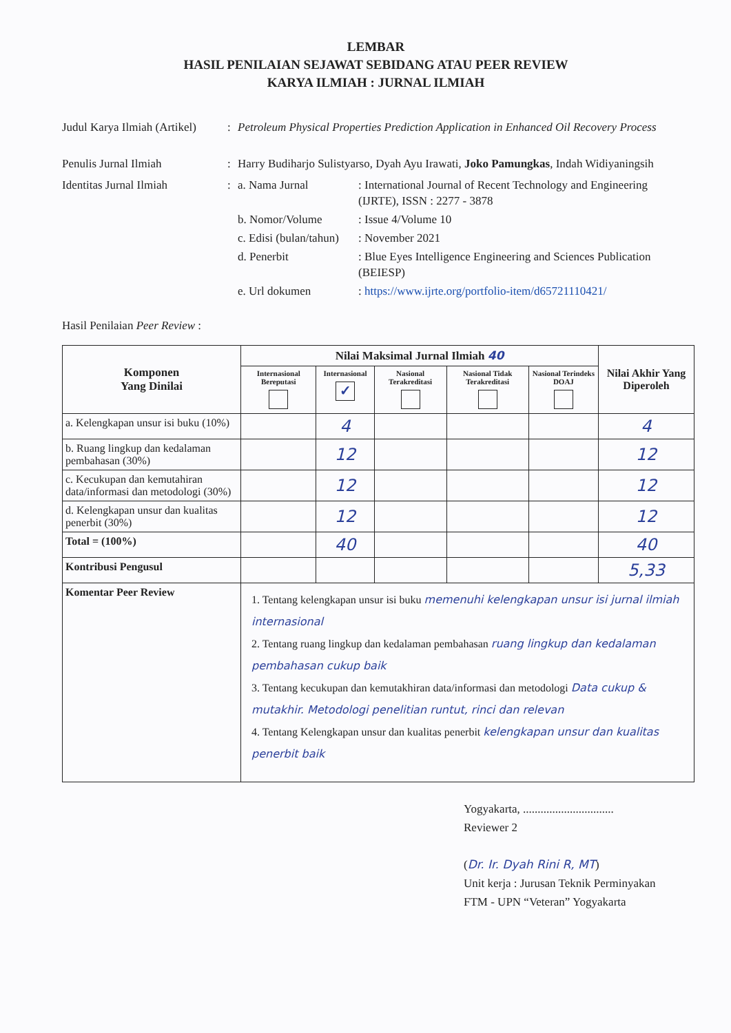LEMBAR
HASIL PENILAIAN SEJAWAT SEBIDANG ATAU PEER REVIEW
KARYA ILMIAH : JURNAL ILMIAH
Judul Karya Ilmiah (Artikel)
: Petroleum Physical Properties Prediction Application in Enhanced Oil Recovery Process
Penulis Jurnal Ilmiah : Harry Budiharjo Sulistyarso, Dyah Ayu Irawati, Joko Pamungkas, Indah Widiyaningsih
Identitas Jurnal Ilmiah :
a. Nama Jurnal : International Journal of Recent Technology and Engineering (IJRTE), ISSN : 2277 - 3878
b. Nomor/Volume : Issue 4/Volume 10
c. Edisi (bulan/tahun)
: November 2021
d. Penerbit : Blue Eyes Intelligence Engineering and Sciences Publication (BEIESP)
e. Url dokumen : https://www.ijrte.org/portfolio-item/d65721110421/
Hasil Penilaian Peer Review :
| Komponen Yang Dinilai | Nilai Maksimal Jurnal Ilmiah 40 | | | | | Nilai Akhir Yang Diperoleh |
| --- | --- | --- | --- | --- | --- | --- |
| | Internasional Bereputasi | Internasional ✓ | Nasional Terakreditasi | Nasional Tidak Terakreditasi | Nasional Terindeks DOAJ | |
| a. Kelengkapan unsur isi buku (10%) | | 4 | | | | 4 |
| b. Ruang lingkup dan kedalaman pembahasan (30%) | | 12 | | | | 12 |
| c. Kecukupan dan kemutahiran data/informasi dan metodologi (30%) | | 12 | | | | 12 |
| d. Kelengkapan unsur dan kualitas penerbit (30%) | | 12 | | | | 12 |
| Total = (100%) | | 40 | | | | 40 |
| Kontribusi Pengusul | | | | | | 5,33 |
| Komentar Peer Review | 1. Tentang kelengkapan unsur isi buku memenuhi kelengkapan unsur isi jurnal ilmiah internasional 2. Tentang ruang lingkup dan kedalaman pembahasan ruang lingkup dan kedalaman pembahasan cukup baik 3. Tentang kecukupan dan kemutakhiran data/informasi dan metodologi Data cukup & mutakhir. Metodologi penelitian runtut, rinci dan relevan 4. Tentang Kelengkapan unsur dan kualitas penerbit kelengkapan unsur dan kualitas penerbit baik | | | | | |
Yogyakarta, ...............................
Reviewer 2
(Dr. Ir. Dyah Rini R, MT)
Unit kerja : Jurusan Teknik Perminyakan
FTM - UPN “Veteran” Yogyakarta